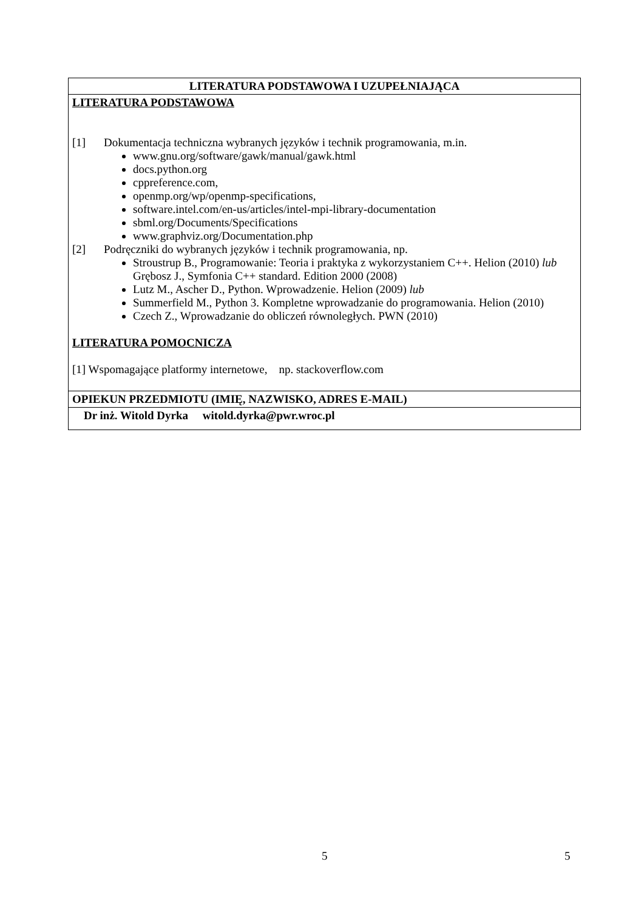| LITERATURA PODSTAWOWA I UZUPEŁNIAJĄCA |
| --- |
| LITERATURA PODSTAWOWA [1] Dokumentacja techniczna wybranych języków i technik programowania, m.in. www.gnu.org/software/gawk/manual/gawk.html docs.python.org cppreference.com, openmp.org/wp/openmp-specifications, software.intel.com/en-us/articles/intel-mpi-library-documentation sbml.org/Documents/Specifications www.graphviz.org/Documentation.php [2] Podręczniki do wybranych języków i technik programowania, np. Stroustrup B., Programowanie: Teoria i praktyka z wykorzystaniem C++. Helion (2010) lub Grębosz J., Symfonia C++ standard. Edition 2000 (2008) Lutz M., Ascher D., Python. Wprowadzenie. Helion (2009) lub Summerfield M., Python 3. Kompletne wprowadzanie do programowania. Helion (2010) Czech Z., Wprowadzanie do obliczeń równoległych. PWN (2010) LITERATURA POMOCNICZA [1] Wspomagające platformy internetowe, np. stackoverflow.com |
| OPIEKUN PRZEDMIOTU (IMIĘ, NAZWISKO, ADRES E-MAIL) |
| Dr inż. Witold Dyrka witold.dyrka@pwr.wroc.pl |
5 5